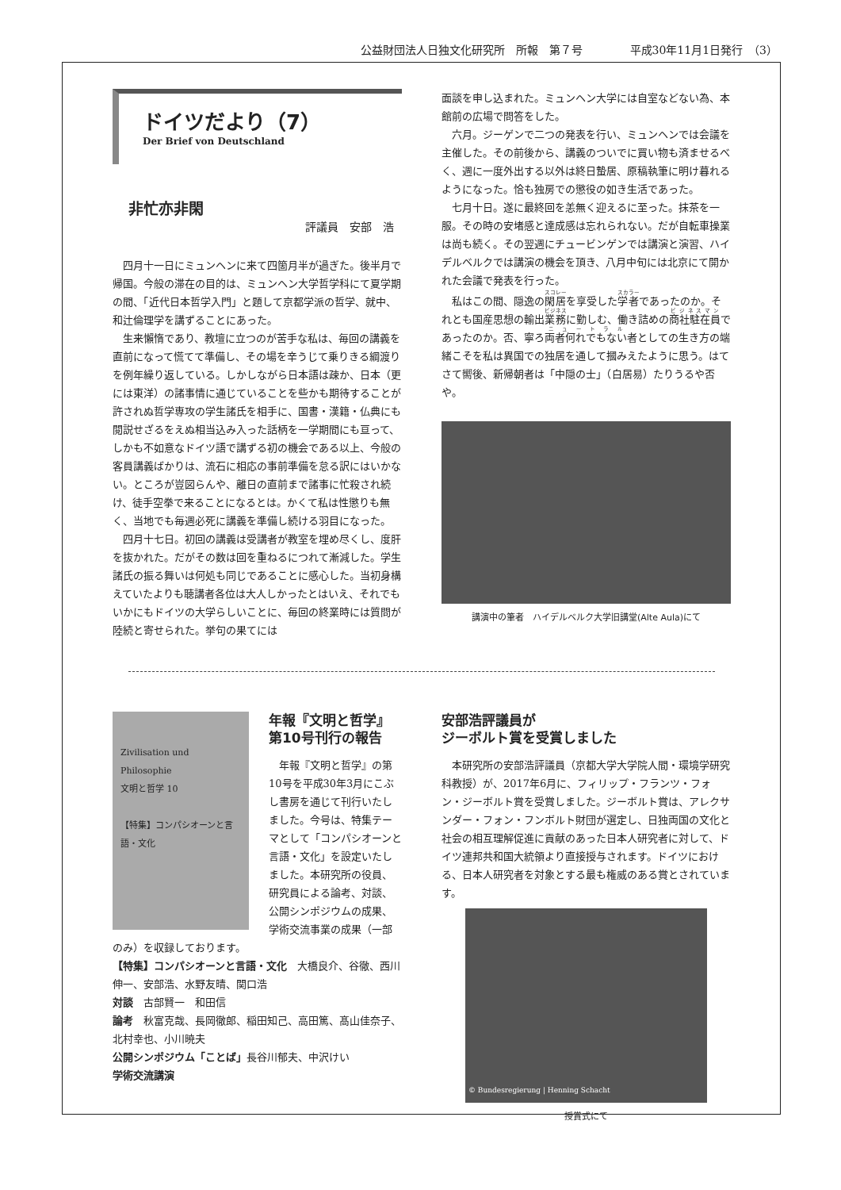公益財団法人日独文化研究所　所報　第７号 平成30年11月1日発行　（3）
ドイツだより（7）
Der Brief von Deutschland
非忙亦非閑
評議員　安部　浩
四月十一日にミュンヘンに来て四箇月半が過ぎた。後半月で帰国。今般の滞在の目的は、ミュンヘン大学哲学科にて夏学期の間、「近代日本哲学入門」と題して京都学派の哲学、就中、和辻倫理学を講ずることにあった。
生来懶惰であり、教壇に立つのが苦手な私は、毎回の講義を直前になって慌てて準備し、その場を辛うじて乗りきる綱渡りを例年繰り返している。しかしながら日本語は疎か、日本（更には東洋）の諸事情に通じていることを些かも期待することが許されぬ哲学専攻の学生諸氏を相手に、国書・漢籍・仏典にも閲説せざるをえぬ相当込み入った話柄を一学期間にも亘って、しかも不如意なドイツ語で講ずる初の機会である以上、今般の客員講義ばかりは、流石に相応の事前準備を怠る訳にはいかない。ところが豈図らんや、離日の直前まで諸事に忙殺され続け、徒手空拳で来ることになるとは。かくて私は性懲りも無く、当地でも毎週必死に講義を準備し続ける羽目になった。
四月十七日。初回の講義は受講者が教室を埋め尽くし、度肝を抜かれた。だがその数は回を重ねるにつれて漸減した。学生諸氏の振る舞いは何処も同じであることに感心した。当初身構えていたよりも聴講者各位は大人しかったとはいえ、それでもいかにもドイツの大学らしいことに、毎回の終業時には質問が陸続と寄せられた。挙句の果てには
面談を申し込まれた。ミュンヘン大学には自室などない為、本館前の広場で問答をした。
六月。ジーゲンで二つの発表を行い、ミュンヘンでは会議を主催した。その前後から、講義のついでに買い物も済ませるべく、週に一度外出する以外は終日蟄居、原稿執筆に明け暮れるようになった。恰も独房での懲役の如き生活であった。
七月十日。遂に最終回を恙無く迎えるに至った。抹茶を一服。その時の安堵感と達成感は忘れられない。だが自転車操業は尚も続く。その翌週にチュービンゲンでは講演と演習、ハイデルベルクでは講演の機会を頂き、八月中旬には北京にて開かれた会議で発表を行った。
私はこの間、隠逸の閑居を享受した学者であったのか。それとも国産思想の輸出業務に勤しむ、働き詰めの商社駐在員であったのか。否、寧ろ両者何れでもない者としての生き方の端緒こそを私は異国での独居を通して摑みえたように思う。はてさて嚮後、新帰朝者は「中隠の士」（白居易）たりうるや否や。
講演中の筆者　ハイデルベルク大学旧講堂(Alte Aula)にて
Zivilisation und Philosophie
文明と哲学 10
【特集】コンパシオーンと言語・文化
年報『文明と哲学』
第10号刊行の報告
年報『文明と哲学』の第10号を平成30年3月にこぶし書房を通じて刊行いたしました。今号は、特集テーマとして「コンパシオーンと言語・文化」を設定いたしました。本研究所の役員、研究員による論考、対談、公開シンポジウムの成果、学術交流事業の成果（一部のみ）を収録しております。
【特集】コンパシオーンと言語・文化　大橋良介、谷徹、西川伸一、安部浩、水野友晴、関口浩
対談　古部賢一　和田信
論考　秋富克哉、長岡徹郎、稲田知己、高田篤、髙山佳奈子、北村幸也、小川暁夫
公開シンポジウム「ことば」長谷川郁夫、中沢けい
学術交流講演
安部浩評議員が
ジーボルト賞を受賞しました
本研究所の安部浩評議員（京都大学大学院人間・環境学研究科教授）が、2017年6月に、フィリップ・フランツ・フォン・ジーボルト賞を受賞しました。ジーボルト賞は、アレクサンダー・フォン・フンボルト財団が選定し、日独両国の文化と社会の相互理解促進に貢献のあった日本人研究者に対して、ドイツ連邦共和国大統領より直接授与されます。ドイツにおける、日本人研究者を対象とする最も権威のある賞とされています。
© Bundesregierung | Henning Schacht
授賞式にて